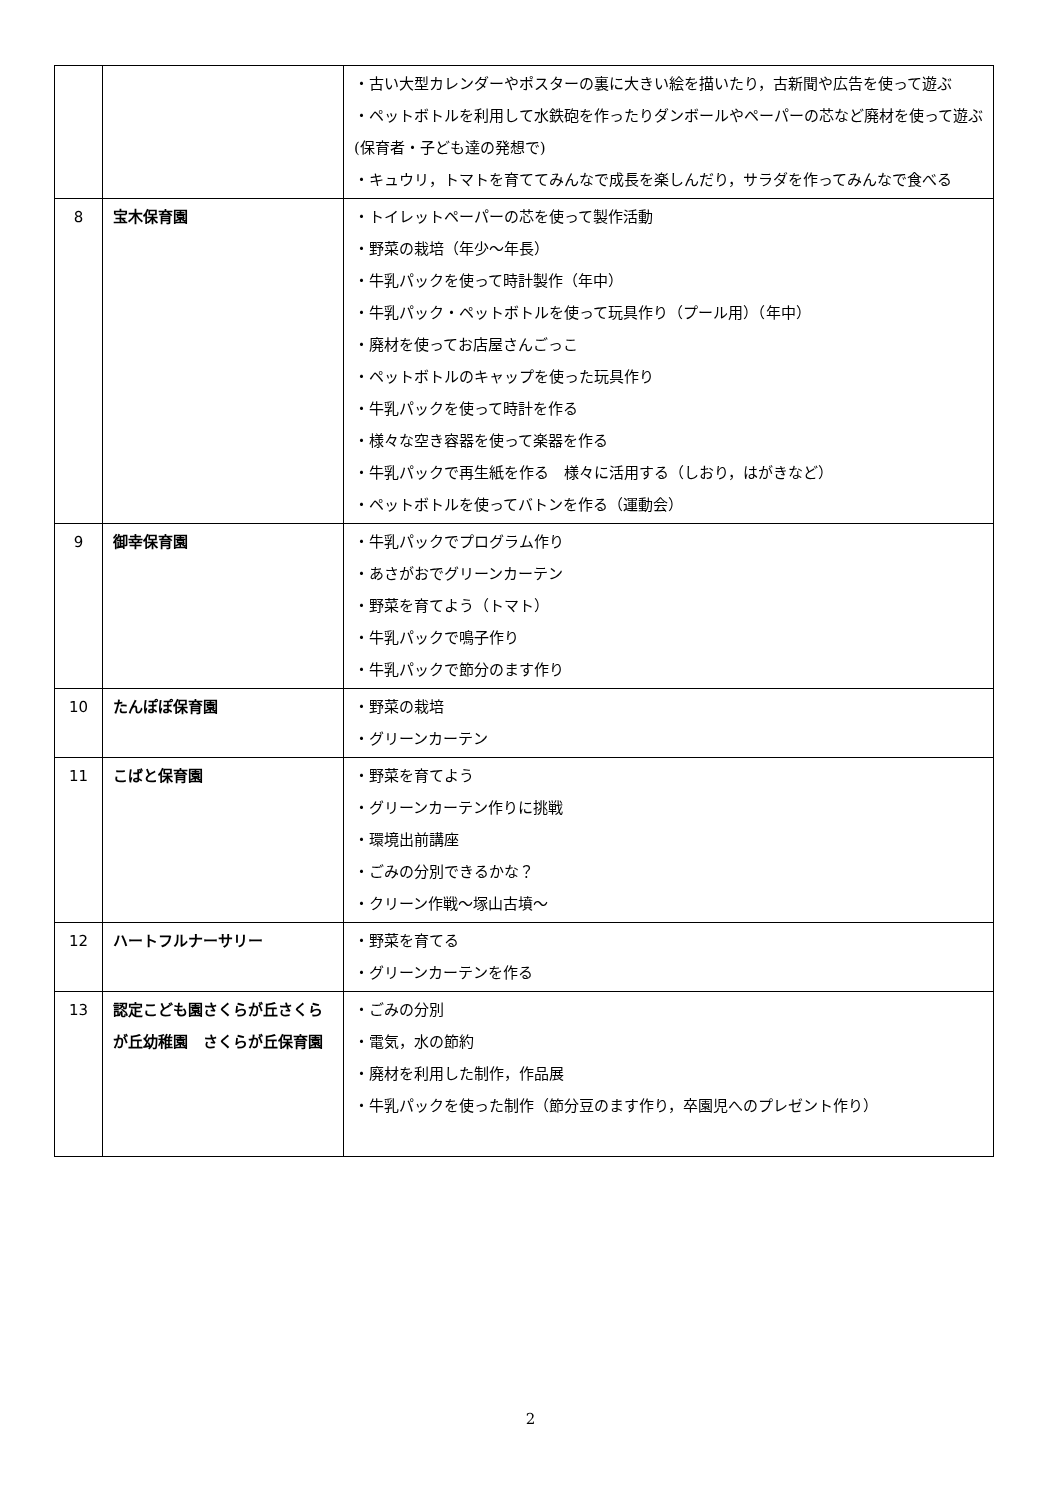| | | ・古い大型カレンダーやポスターの裏に大きい絵を描いたり，古新聞や広告を使って遊ぶ ・ペットボトルを利用して水鉄砲を作ったりダンボールやペーパーの芯など廃材を使って遊ぶ(保育者・子ども達の発想で) ・キュウリ，トマトを育ててみんなで成長を楽しんだり，サラダを作ってみんなで食べる |
| 8 | 宝木保育園 | ・トイレットペーパーの芯を使って製作活動 ・野菜の栽培（年少～年長） ・牛乳パックを使って時計製作（年中） ・牛乳パック・ペットボトルを使って玩具作り（プール用）（年中） ・廃材を使ってお店屋さんごっこ ・ペットボトルのキャップを使った玩具作り ・牛乳パックを使って時計を作る ・様々な空き容器を使って楽器を作る ・牛乳パックで再生紙を作る 様々に活用する（しおり，はがきなど） ・ペットボトルを使ってバトンを作る（運動会） |
| 9 | 御幸保育園 | ・牛乳パックでプログラム作り ・あさがおでグリーンカーテン ・野菜を育てよう（トマト） ・牛乳パックで鳴子作り ・牛乳パックで節分のます作り |
| 10 | たんぽぽ保育園 | ・野菜の栽培 ・グリーンカーテン |
| 11 | こばと保育園 | ・野菜を育てよう ・グリーンカーテン作りに挑戦 ・環境出前講座 ・ごみの分別できるかな？ ・クリーン作戦～塚山古墳～ |
| 12 | ハートフルナーサリー | ・野菜を育てる ・グリーンカーテンを作る |
| 13 | 認定こども園さくらが丘さくらが丘幼稚園 さくらが丘保育園 | ・ごみの分別 ・電気，水の節約 ・廃材を利用した制作，作品展 ・牛乳パックを使った制作（節分豆のます作り，卒園児へのプレゼント作り） |
2